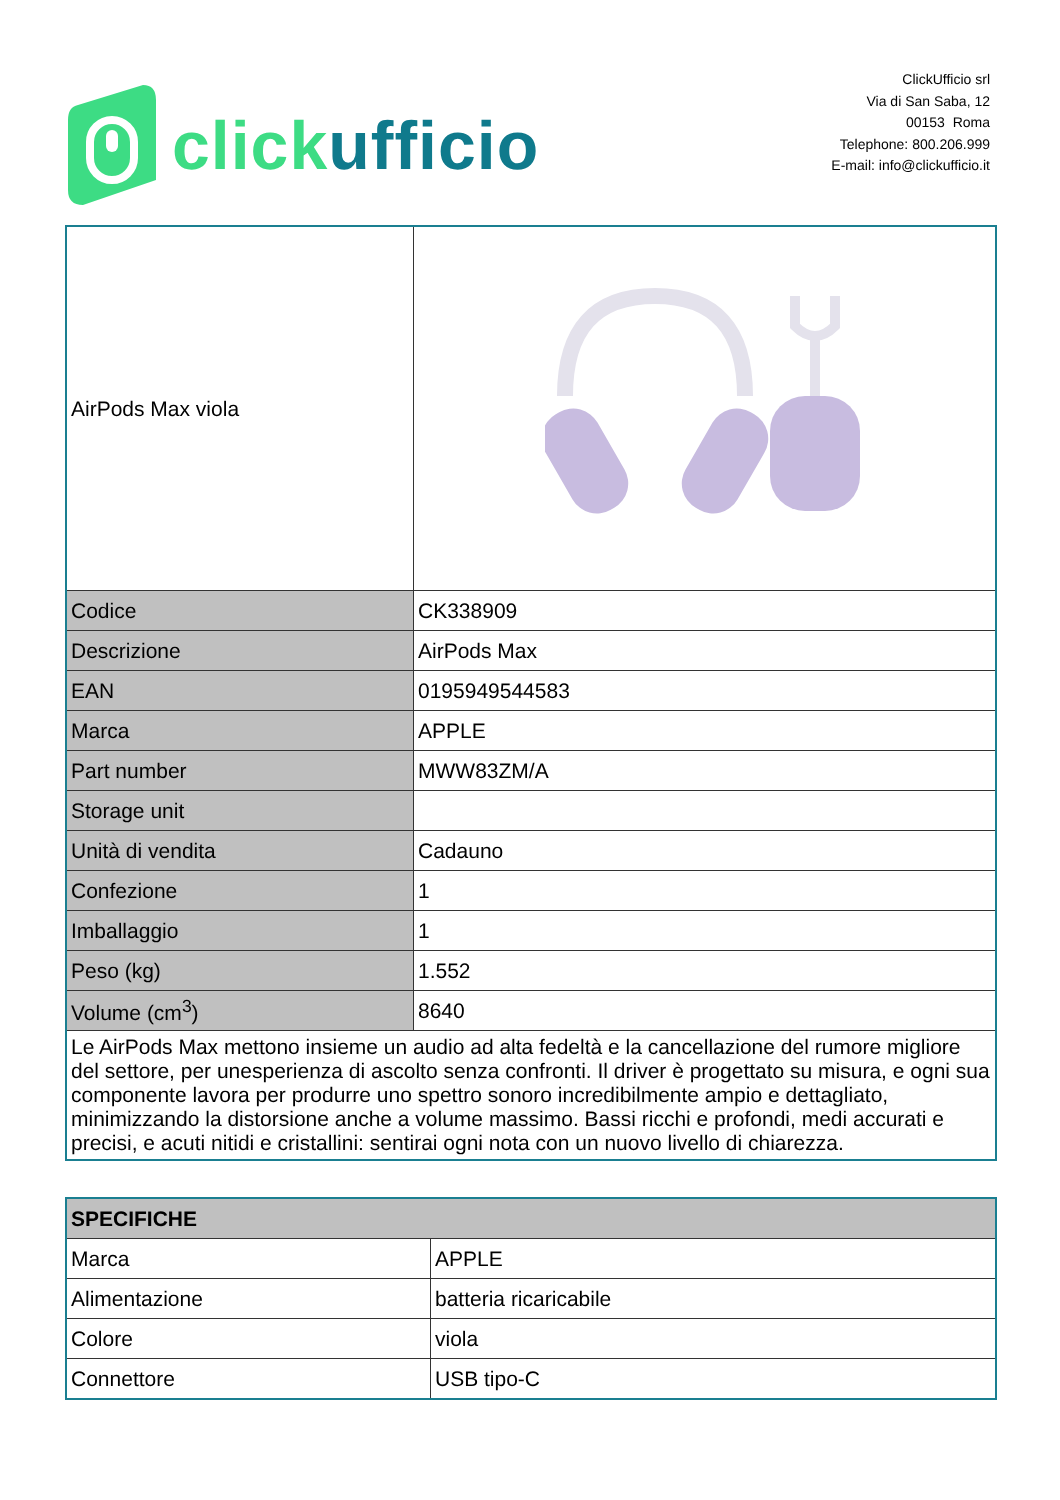clickufficio
ClickUfficio srl
Via di San Saba, 12
00153 Roma
Telephone: 800.206.999
E-mail: info@clickufficio.it
| AirPods Max viola | |
| Codice | CK338909 |
| Descrizione | AirPods Max |
| EAN | 0195949544583 |
| Marca | APPLE |
| Part number | MWW83ZM/A |
| Storage unit | |
| Unità di vendita | Cadauno |
| Confezione | 1 |
| Imballaggio | 1 |
| Peso (kg) | 1.552 |
| Volume (cm<sup>3</sup>) | 8640 |
| Le AirPods Max mettono insieme un audio ad alta fedeltà e la cancellazione del rumore migliore del settore, per unesperienza di ascolto senza confronti. Il driver è progettato su misura, e ogni sua componente lavora per produrre uno spettro sonoro incredibilmente ampio e dettagliato, minimizzando la distorsione anche a volume massimo. Bassi ricchi e profondi, medi accurati e precisi, e acuti nitidi e cristallini: sentirai ogni nota con un nuovo livello di chiarezza. | |
| SPECIFICHE | |
| Marca | APPLE |
| Alimentazione | batteria ricaricabile |
| Colore | viola |
| Connettore | USB tipo-C |